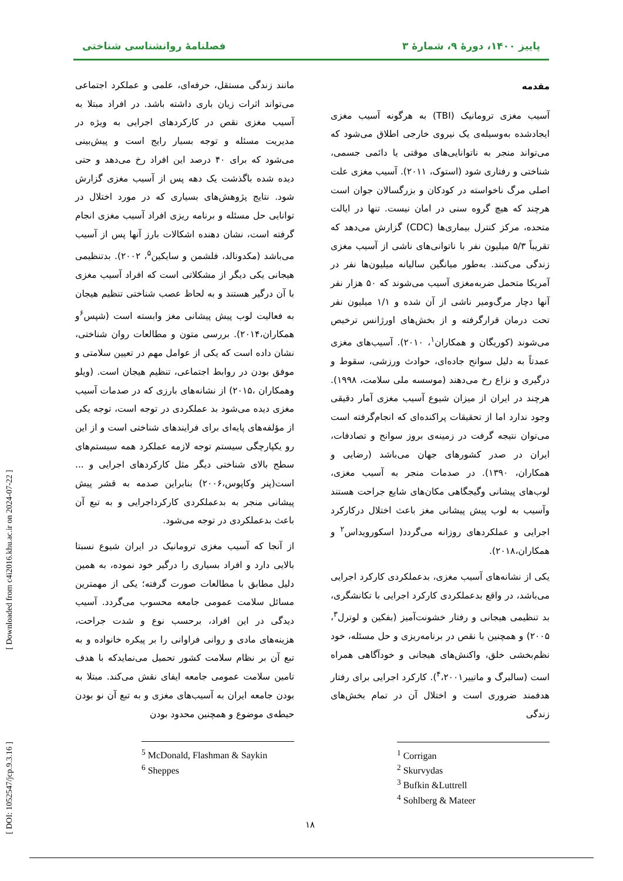پاییز ۱۴۰۰، دورهٔ ۹، شمارهٔ ۳ فصلنامهٔ روانشناسی شناختی
مقدمه
آسیب مغزی ترومانیک (TBI) به هرگونه آسیب مغزی ایجادشده به‌وسیله‌ی یک نیروی خارجی اطلاق می‌شود که می‌تواند منجر به ناتوانایی‌های موقتی یا دائمی جسمی، شناختی و رفتاری شود (استوک، ۲۰۱۱). آسیب مغزی علت اصلی مرگ ناخواسته در کودکان و بزرگسالان جوان است هرچند که هیچ گروه سنی در امان نیست. تنها در ایالت متحده، مرکز کنترل بیماری‌ها (CDC) گزارش می‌دهد که تقریباً ۵/۳ میلیون نفر با ناتوانی‌های ناشی از آسیب مغزی زندگی می‌کنند. به‌طور میانگین سالیانه میلیون‌ها نفر در آمریکا متحمل ضربه‌مغزی آسیب می‌شوند که ۵۰ هزار نفر آنها دچار مرگ‌ومیر ناشی از آن شده و ۱/۱ میلیون نفر تحت درمان قرارگرفته و از بخش‌های اورژانس ترخیص می‌شوند (کوریگان و همکاران<sup>۱</sup>، ۲۰۱۰). آسیب‌های مغزی عمدتاً به دلیل سوانح جاده‌ای، حوادث ورزشی، سقوط و درگیری و نزاع رخ می‌دهند (موسسه ملی سلامت، ۱۹۹۸). هرچند در ایران از میزان شیوع آسیب مغزی آمار دقیقی وجود ندارد اما از تحقیقات پراکنده‌ای که انجام‌گرفته است می‌توان نتیجه گرفت در زمینه‌ی بروز سوانح و تصادفات، ایران در صدر کشورهای جهان می‌باشد (رضایی و همکاران، ۱۳۹۰). در صدمات منجر به آسیب مغزی، لوب‌های پیشانی وگیجگاهی مکان‌های شایع جراحت هستند وآسیب به لوب پیش پیشانی مغز باعث اختلال درکارکرد اجرایی و عملکردهای روزانه می‌گردد( اسکورویداس<sup>۲</sup> و همکاران،۲۰۱۸).
یکی از نشانه‌های آسیب مغزی، بدعملکردی کارکرد اجرایی می‌باشد، در واقع بدعملکردی کارکرد اجرایی با تکانشگری، بد تنظیمی هیجانی و رفتار خشونت‌آمیز (بفکین و لوترل<sup>۳</sup>، ۲۰۰۵) و همچنین با نقص در برنامه‌ریزی و حل مسئله، خود نظم‌بخشی خلق، واکنش‌های هیجانی و خودآگاهی همراه است (سالبرگ و ماتییر<sup>۴</sup>،۲۰۰۱). کارکرد اجرایی برای رفتار هدفمند ضروری است و اختلال آن در تمام بخش‌های زندگی
<sup>1</sup> Corrigan
<sup>2</sup> Skurvydas
<sup>3</sup> Bufkin &Luttrell
<sup>4</sup> Sohlberg & Mateer
مانند زندگی مستقل، حرفه‌ای، علمی و عملکرد اجتماعی می‌تواند اثرات زیان باری داشته باشد. در افراد مبتلا به آسیب مغزی نقص در کارکردهای اجرایی به ویژه در مدیریت مسئله و توجه بسیار رایج است و پیش‌بینی می‌شود که برای ۴۰ درصد این افراد رخ می‌دهد و حتی دیده شده باگذشت یک دهه پس از آسیب مغزی گزارش شود. نتایج پژوهش‌های بسیاری که در مورد اختلال در توانایی حل مسئله و برنامه ریزی افراد آسیب مغزی انجام گرفته است، نشان دهنده اشکالات بارز آنها پس از آسیب می‌باشد (مکدونالد، فلشمن و سایکین<sup>۵</sup>، ۲۰۰۲). بدتنظیمی هیجانی یکی دیگر از مشکلاتی است که افراد آسیب مغزی با آن درگیر هستند و به لحاظ عصب شناختی تنظیم هیجان به فعالیت لوب پیش پیشانی مغز وابسته است (شپس<sup>۶</sup>و همکاران،۲۰۱۴). بررسی متون و مطالعات روان شناختی، نشان داده است که یکی از عوامل مهم در تعیین سلامتی و موفق بودن در روابط اجتماعی، تنظیم هیجان است. (ویلو وهمکاران ،۲۰۱۵) از نشانه‌های بارزی که در صدمات آسیب مغزی دیده می‌شود بد عملکردی در توجه است، توجه یکی از مؤلفه‌های پایه‌ای برای فرایندهای شناختی است و از این رو یکپارچگی سیستم توجه لازمه عملکرد همه سیستم‌های سطح بالای شناختی دیگر مثل کارکردهای اجرایی و ... است(پنر وکاپوس،۲۰۰۶) بنابراین صدمه به قشر پیش پیشانی منجر به بدعملکردی کارکرداجرایی و به تبع آن باعث بدعملکردی در توجه می‌شود.
از آنجا که آسیب مغزی ترومانیک در ایران شیوع نسبتا بالایی دارد و افراد بسیاری را درگیر خود نموده، به همین دلیل مطابق با مطالعات صورت گرفته؛ یکی از مهمترین مسائل سلامت عمومی جامعه محسوب می‌گردد. آسیب دیدگی در این افراد، برحسب نوع و شدت جراحت، هزینه‌های مادی و روانی فراوانی را بر پیکره خانواده و به تبع آن بر نظام سلامت کشور تحمیل می‌نمایدکه با هدف تامین سلامت عمومی جامعه ایفای نقش می‌کند. مبتلا به بودن جامعه ایران به آسیب‌های مغزی و به تبع آن نو بودن حیطه‌ی موضوع و همچنین محدود بودن
<sup>5</sup> McDonald, Flashman & Saykin
<sup>6</sup> Sheppes
[ DOI: 1052547/jcp.9.3.16 ] [ Downloaded from c4i2016.khu.ac.ir on 2024-07-22 ]
۱۸